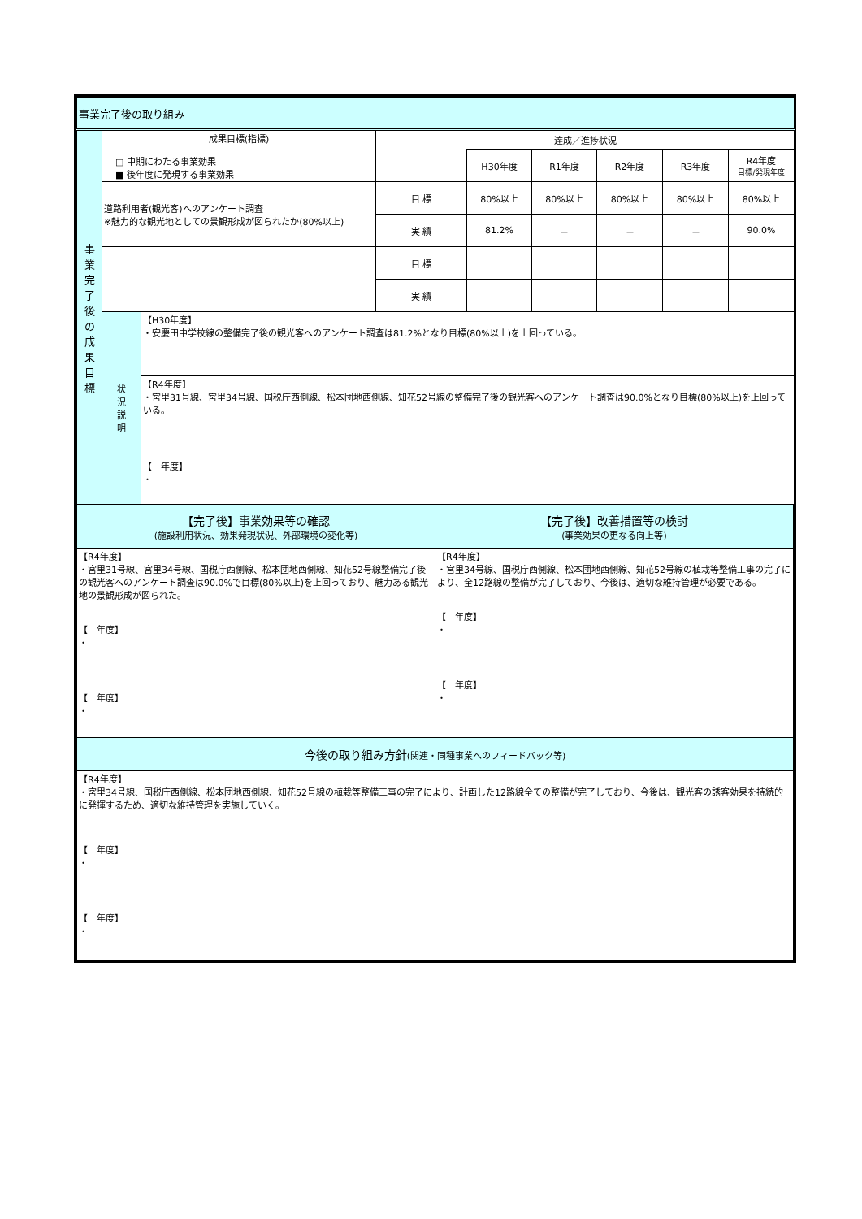| 事業完了後の取り組み | | | | | | | | |
| 事 業 完 了 後 の 成 果 目 標 | 成果目標(指標) □ 中期にわたる事業効果 ■ 後年度に発現する事業効果 | | 達成／進捗状況 | | | | | |
| | | | | H30年度 | R1年度 | R2年度 | R3年度 | R4年度 目標/発現年度 |
| | 道路利用者(観光客)へのアンケート調査 ※魅力的な観光地としての景観形成が図られたか(80%以上) | | 目 標 | 80%以上 | 80%以上 | 80%以上 | 80%以上 | 80%以上 |
| | | | 実 績 | 81.2% | － | － | － | 90.0% |
| | | | 目 標 | | | | | |
| | | | 実 績 | | | | | |
| | 状 況 説 明 | 【H30年度】 ・安慶田中学校線の整備完了後の観光客へのアンケート調査は81.2%となり目標(80%以上)を上回っている。 | | | | | | |
| | | 【R4年度】 ・宮里31号線、宮里34号線、国税庁西側線、松本団地西側線、知花52号線の整備完了後の観光客へのアンケート調査は90.0%となり目標(80%以上)を上回っている。 | | | | | | |
| | | 【 年度】 ・ | | | | | | |
| 【完了後】事業効果等の確認 (施設利用状況、効果発現状況、外部環境の変化等) | 【完了後】改善措置等の検討 (事業効果の更なる向上等) |
| 【R4年度】 ・宮里31号線、宮里34号線、国税庁西側線、松本団地西側線、知花52号線整備完了後の観光客へのアンケート調査は90.0%で目標(80%以上)を上回っており、魅力ある観光地の景観形成が図られた。 【 年度】 ・ 【 年度】 ・ | 【R4年度】 ・宮里34号線、国税庁西側線、松本団地西側線、知花52号線の植栽等整備工事の完了により、全12路線の整備が完了しており、今後は、適切な維持管理が必要である。 【 年度】 ・ 【 年度】 ・ |
| 今後の取り組み方針 (関連・同種事業へのフィードバック等) | |
| 【R4年度】 ・宮里34号線、国税庁西側線、松本団地西側線、知花52号線の植栽等整備工事の完了により、計画した12路線全ての整備が完了しており、今後は、観光客の誘客効果を持続的に発揮するため、適切な維持管理を実施していく。 【 年度】 ・ 【 年度】 ・ | |